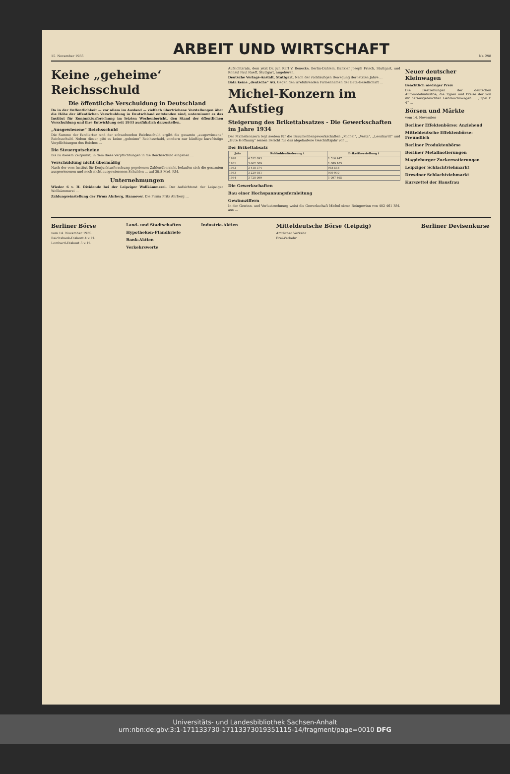15. November 1935
ARBEIT UND WIRTSCHAFT
Nr. 298
Keine „geheime‘ Reichsschuld
Die öffentliche Verschuldung in Deutschland
Da in der Oeffentlichkeit — vor allem im Ausland — vielfach übertriebene Vorstellungen über die Höhe der öffentlichen Verschuldung in Deutschland entstanden sind, unternimmt es das Institut für Konjunkturforschung im letzten Wochenbericht, den Stand der öffentlichen Verschuldung und ihre Entwicklung seit 1933 ausführlich darzustellen.
„Ausgewiesene“ Reichsschuld
Die Summe der fundierten und der schwebenden Reichsschuld ergibt die gesamte „ausgewiesene“ Reichsschuld. Neben dieser gibt es keine „geheime“ Reichsschuld, sondern nur künftige kurzfristige Verpflichtungen des Reiches ...
Die Steuergutscheine
Bis zu diesem Zeitpunkt, in dem diese Verpflichtungen in die Reichsschuld eingehen ...
Verschuldung nicht übermäßig
Nach der vom Institut für Konjunkturforschung gegebenen Zahlenübersicht belaufen sich die gesamten ausgewiesenen und noch nicht ausgewiesenen Schulden ... auf 29,8 Mrd. RM.
Unternehmungen
Wieder 6 v. H. Dividende bei der Leipziger Wollkämmerei. Der Aufsichtsrat der Leipziger Wollkämmerei ...
Zahlungseinstellung der Firma Ahrberg, Hannover. Die Firma Fritz Ahrberg ...
Aufsichtsrats, dem jetzt Dr. jur. Karl V. Benecke, Berlin-Dahlem, Bankier Joseph Frisch, Stuttgart, und Konsul Paul Rueff, Stuttgart, angehören.
Deutsche Verlags-Anstalt, Stuttgart. Nach der rückläufigen Bewegung der letzten Jahre ...
Bata keine „deutsche“ AG. Gegen den irreführenden Firmennamen der Bata-Gesellschaft ...
Michel-Konzern im Aufstieg
Steigerung des Brikettabsatzes - Die Gewerkschaften im Jahre 1934
Der Michelkonzern legt soeben für die Braunkohlengewerkschaften „Michel“, „Vesta“, „Leonhardt“ und „Gute Hoffnung“ seinen Bericht für das abgelaufene Geschäftsjahr vor ...
Der Brikettabsatz
| Jahr | Rohkohlenförderung t | Brikettherstellung t |
| --- | --- | --- |
| 1928 | 4 532 093 | 1 516 447 |
| 1931 | 3 662 309 | 1 089 105 |
| 1932 | 3 418 374 | 958 558 |
| 1933 | 3 229 931 | 939 930 |
| 1934 | 3 728 099 | 1 097 465 |
Die Gewerkschaften
Bau einer Hochspannungsfernleitung
Gewinnziffern
In der Gewinn- und Verlustrechnung weist die Gewerkschaft Michel einen Reingewinn von 402 461 RM. aus ...
Neuer deutscher Kleinwagen
Beachtlich niedriger Preis
Die Bestrebungen der deutschen Automobilindustrie, die Typen und Preise der von ihr herausgebrachten Gebrauchswagen ... „Opel P 4“ ...
Börsen und Märkte
vom 14. November
Berliner Effektenbörse: Anziehend
Mitteldeutsche Effektenbörse: Freundlich
Berliner Produktenbörse
Berliner Metallnotierungen
Magdeburger Zuckernotierungen
Leipziger Schlachtviehmarkt
Dresdner Schlachtviehmarkt
Kurszettel der Hausfrau
Berliner Börse
vom 14. November 1935
Reichsbank-Diskont 4 v. H.
Lombard-Diskont 5 v. H.
Land- und Stadtschaften
Hypotheken-Pfandbriefe
Bank-Aktien
Verkehrswerte
Industrie-Aktien
Mitteldeutsche Börse (Leipzig)
Amtlicher Verkehr
Frei-Verkehr
Berliner Devisenkurse
Universitäts- und Landesbibliothek Sachsen-Anhalt
urn:nbn:de:gbv:3:1-171133730-17113373019351115-14/fragment/page=0010 DFG